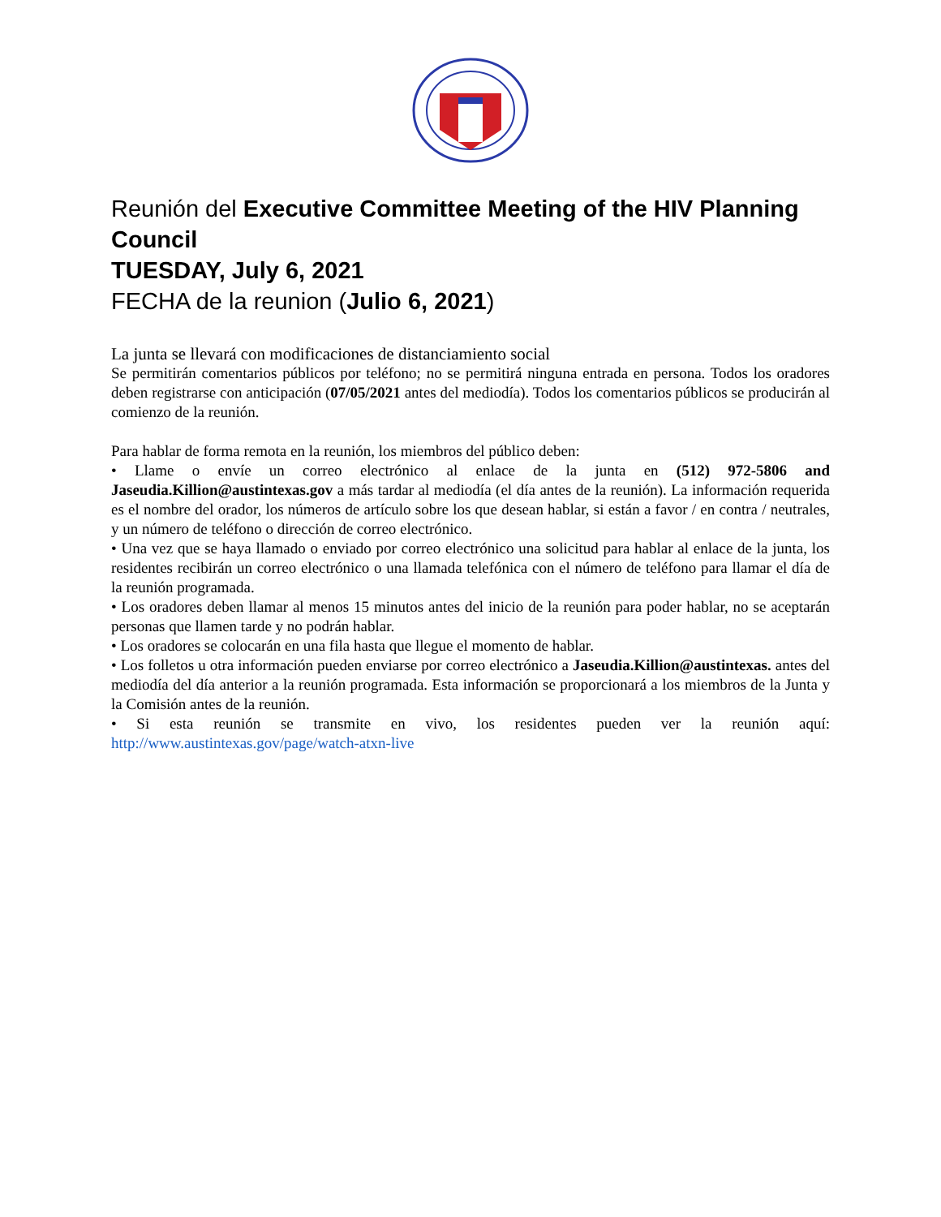Reunión del Executive Committee Meeting of the HIV Planning Council
TUESDAY, July 6, 2021
FECHA de la reunion (Julio 6, 2021)
La junta se llevará con modificaciones de distanciamiento social
Se permitirán comentarios públicos por teléfono; no se permitirá ninguna entrada en persona. Todos los oradores deben registrarse con anticipación (07/05/2021 antes del mediodía). Todos los comentarios públicos se producirán al comienzo de la reunión.
Para hablar de forma remota en la reunión, los miembros del público deben:
• Llame o envíe un correo electrónico al enlace de la junta en (512) 972-5806 and Jaseudia.Killion@austintexas.gov a más tardar al mediodía (el día antes de la reunión). La información requerida es el nombre del orador, los números de artículo sobre los que desean hablar, si están a favor / en contra / neutrales, y un número de teléfono o dirección de correo electrónico.
• Una vez que se haya llamado o enviado por correo electrónico una solicitud para hablar al enlace de la junta, los residentes recibirán un correo electrónico o una llamada telefónica con el número de teléfono para llamar el día de la reunión programada.
• Los oradores deben llamar al menos 15 minutos antes del inicio de la reunión para poder hablar, no se aceptarán personas que llamen tarde y no podrán hablar.
• Los oradores se colocarán en una fila hasta que llegue el momento de hablar.
• Los folletos u otra información pueden enviarse por correo electrónico a Jaseudia.Killion@austintexas. antes del mediodía del día anterior a la reunión programada. Esta información se proporcionará a los miembros de la Junta y la Comisión antes de la reunión.
• Si esta reunión se transmite en vivo, los residentes pueden ver la reunión aquí: http://www.austintexas.gov/page/watch-atxn-live